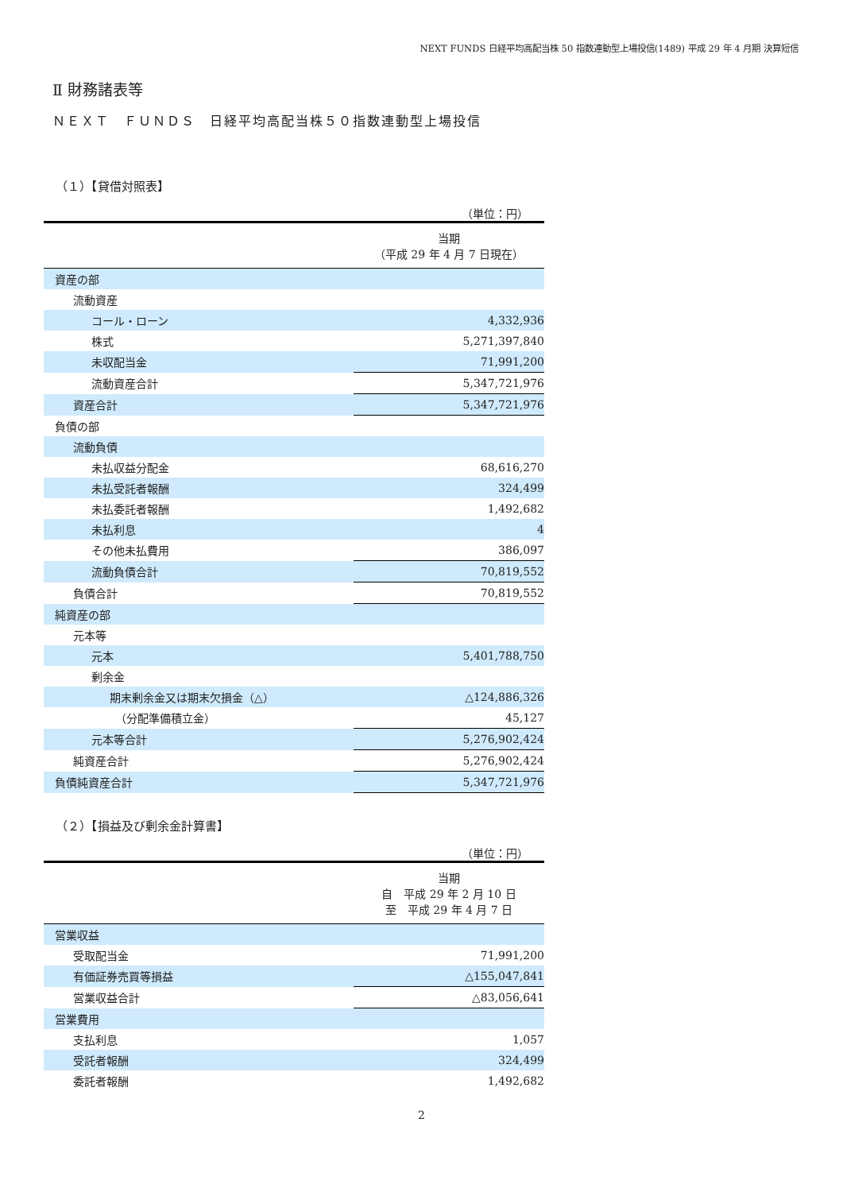NEXT FUNDS 日経平均高配当株 50 指数連動型上場投信(1489) 平成 29 年 4 月期 決算短信
Ⅱ 財務諸表等
ＮＥＸＴ　ＦＵＮＤＳ　日経平均高配当株５０指数連動型上場投信
（１）【貸借対照表】
（単位：円）
| | 当期 （平成 29 年 4 月 7 日現在） |
| --- | --- |
| 資産の部 | |
| 流動資産 | |
| コール・ローン | 4,332,936 |
| 株式 | 5,271,397,840 |
| 未収配当金 | 71,991,200 |
| 流動資産合計 | 5,347,721,976 |
| 資産合計 | 5,347,721,976 |
| 負債の部 | |
| 流動負債 | |
| 未払収益分配金 | 68,616,270 |
| 未払受託者報酬 | 324,499 |
| 未払委託者報酬 | 1,492,682 |
| 未払利息 | 4 |
| その他未払費用 | 386,097 |
| 流動負債合計 | 70,819,552 |
| 負債合計 | 70,819,552 |
| 純資産の部 | |
| 元本等 | |
| 元本 | 5,401,788,750 |
| 剰余金 | |
| 期末剰余金又は期末欠損金（△） | △124,886,326 |
| （分配準備積立金） | 45,127 |
| 元本等合計 | 5,276,902,424 |
| 純資産合計 | 5,276,902,424 |
| 負債純資産合計 | 5,347,721,976 |
（２）【損益及び剰余金計算書】
（単位：円）
| | 当期 自 平成 29 年 2 月 10 日 至 平成 29 年 4 月 7 日 |
| --- | --- |
| 営業収益 | |
| 受取配当金 | 71,991,200 |
| 有価証券売買等損益 | △155,047,841 |
| 営業収益合計 | △83,056,641 |
| 営業費用 | |
| 支払利息 | 1,057 |
| 受託者報酬 | 324,499 |
| 委託者報酬 | 1,492,682 |
2